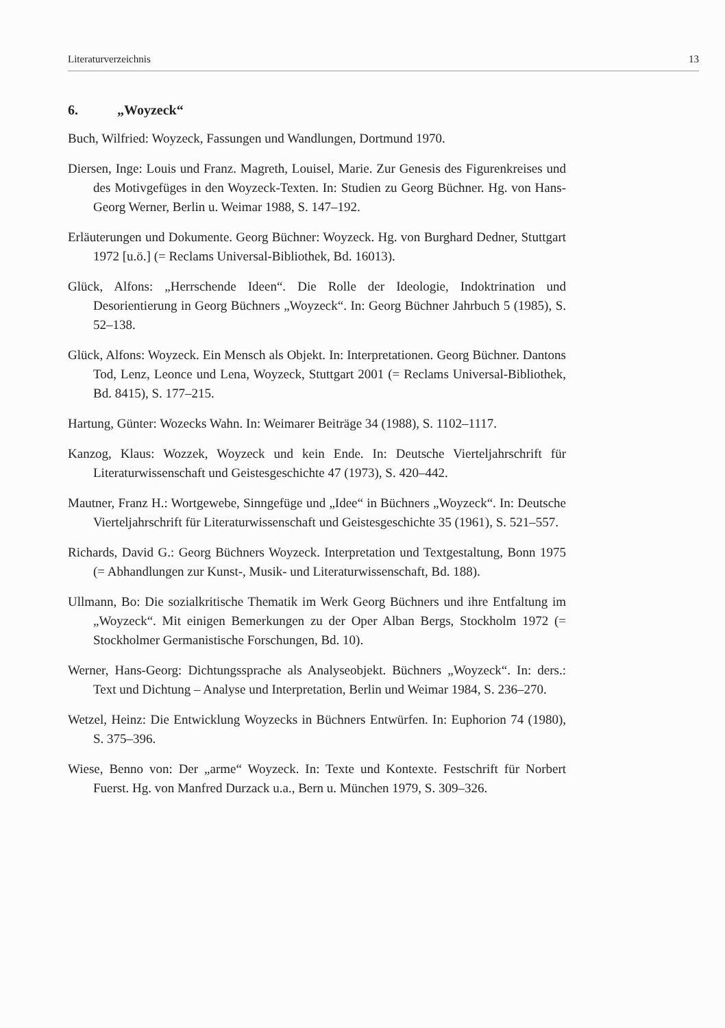Literaturverzeichnis 13
6. „Woyzeck“
Buch, Wilfried: Woyzeck, Fassungen und Wandlungen, Dortmund 1970.
Diersen, Inge: Louis und Franz. Magreth, Louisel, Marie. Zur Genesis des Figurenkreises und des Motivgefüges in den Woyzeck-Texten. In: Studien zu Georg Büchner. Hg. von Hans-Georg Werner, Berlin u. Weimar 1988, S. 147–192.
Erläuterungen und Dokumente. Georg Büchner: Woyzeck. Hg. von Burghard Dedner, Stuttgart 1972 [u.ö.] (= Reclams Universal-Bibliothek, Bd. 16013).
Glück, Alfons: „Herrschende Ideen“. Die Rolle der Ideologie, Indoktrination und Desorientierung in Georg Büchners „Woyzeck“. In: Georg Büchner Jahrbuch 5 (1985), S. 52–138.
Glück, Alfons: Woyzeck. Ein Mensch als Objekt. In: Interpretationen. Georg Büchner. Dantons Tod, Lenz, Leonce und Lena, Woyzeck, Stuttgart 2001 (= Reclams Universal-Bibliothek, Bd. 8415), S. 177–215.
Hartung, Günter: Wozecks Wahn. In: Weimarer Beiträge 34 (1988), S. 1102–1117.
Kanzog, Klaus: Wozzek, Woyzeck und kein Ende. In: Deutsche Vierteljahrschrift für Literaturwissenschaft und Geistesgeschichte 47 (1973), S. 420–442.
Mautner, Franz H.: Wortgewebe, Sinngefüge und „Idee“ in Büchners „Woyzeck“. In: Deutsche Vierteljahrschrift für Literaturwissenschaft und Geistesgeschichte 35 (1961), S. 521–557.
Richards, David G.: Georg Büchners Woyzeck. Interpretation und Textgestaltung, Bonn 1975 (= Abhandlungen zur Kunst-, Musik- und Literaturwissenschaft, Bd. 188).
Ullmann, Bo: Die sozialkritische Thematik im Werk Georg Büchners und ihre Entfaltung im „Woyzeck“. Mit einigen Bemerkungen zu der Oper Alban Bergs, Stockholm 1972 (= Stockholmer Germanistische Forschungen, Bd. 10).
Werner, Hans-Georg: Dichtungssprache als Analyseobjekt. Büchners „Woyzeck“. In: ders.: Text und Dichtung – Analyse und Interpretation, Berlin und Weimar 1984, S. 236–270.
Wetzel, Heinz: Die Entwicklung Woyzecks in Büchners Entwürfen. In: Euphorion 74 (1980), S. 375–396.
Wiese, Benno von: Der „arme“ Woyzeck. In: Texte und Kontexte. Festschrift für Norbert Fuerst. Hg. von Manfred Durzack u.a., Bern u. München 1979, S. 309–326.